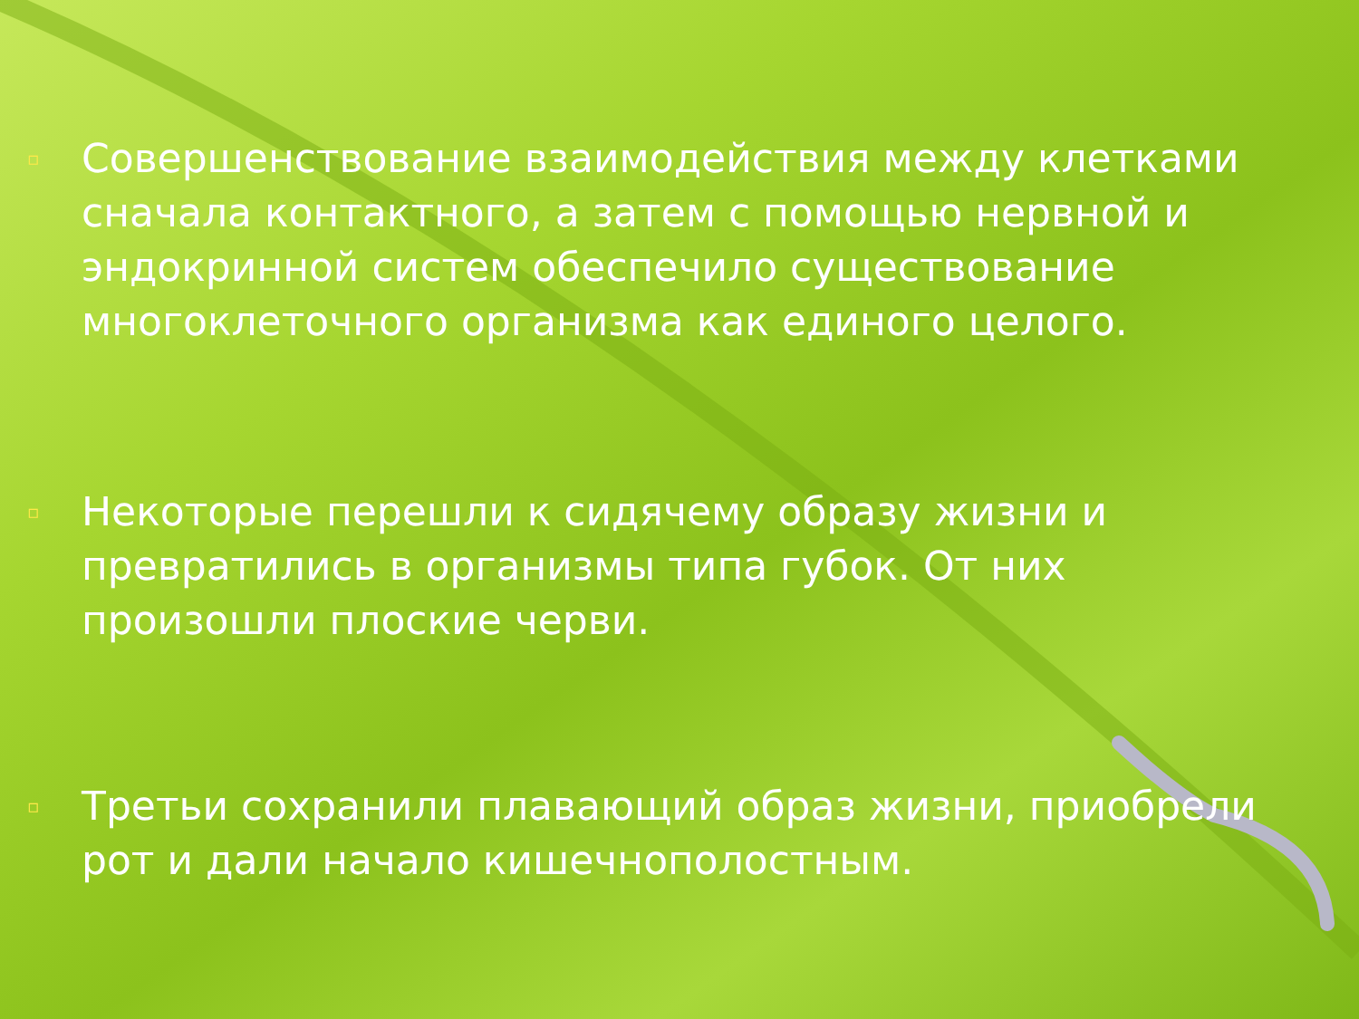▫ Совершенствование взаимодействия между клетками сначала контактного, а затем с помощью нервной и эндокринной систем обеспечило существование многоклеточного организма как единого целого.
▫ Некоторые перешли к сидячему образу жизни и превратились в организмы типа губок. От них произошли плоские черви.
▫ Третьи сохранили плавающий образ жизни, приобрели рот и дали начало кишечнополостным.